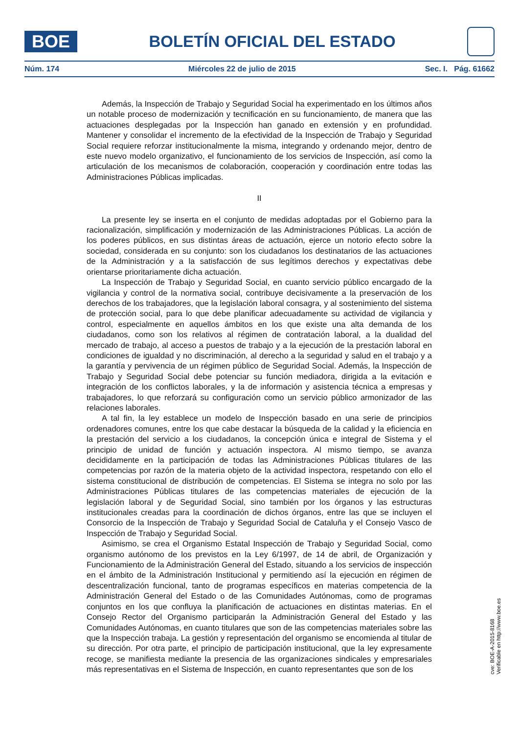BOE
BOLETÍN OFICIAL DEL ESTADO
Núm. 174 Miércoles 22 de julio de 2015 Sec. I. Pág. 61662
Además, la Inspección de Trabajo y Seguridad Social ha experimentado en los últimos años un notable proceso de modernización y tecnificación en su funcionamiento, de manera que las actuaciones desplegadas por la Inspección han ganado en extensión y en profundidad. Mantener y consolidar el incremento de la efectividad de la Inspección de Trabajo y Seguridad Social requiere reforzar institucionalmente la misma, integrando y ordenando mejor, dentro de este nuevo modelo organizativo, el funcionamiento de los servicios de Inspección, así como la articulación de los mecanismos de colaboración, cooperación y coordinación entre todas las Administraciones Públicas implicadas.
II
La presente ley se inserta en el conjunto de medidas adoptadas por el Gobierno para la racionalización, simplificación y modernización de las Administraciones Públicas. La acción de los poderes públicos, en sus distintas áreas de actuación, ejerce un notorio efecto sobre la sociedad, considerada en su conjunto: son los ciudadanos los destinatarios de las actuaciones de la Administración y a la satisfacción de sus legítimos derechos y expectativas debe orientarse prioritariamente dicha actuación.
La Inspección de Trabajo y Seguridad Social, en cuanto servicio público encargado de la vigilancia y control de la normativa social, contribuye decisivamente a la preservación de los derechos de los trabajadores, que la legislación laboral consagra, y al sostenimiento del sistema de protección social, para lo que debe planificar adecuadamente su actividad de vigilancia y control, especialmente en aquellos ámbitos en los que existe una alta demanda de los ciudadanos, como son los relativos al régimen de contratación laboral, a la dualidad del mercado de trabajo, al acceso a puestos de trabajo y a la ejecución de la prestación laboral en condiciones de igualdad y no discriminación, al derecho a la seguridad y salud en el trabajo y a la garantía y pervivencia de un régimen público de Seguridad Social. Además, la Inspección de Trabajo y Seguridad Social debe potenciar su función mediadora, dirigida a la evitación e integración de los conflictos laborales, y la de información y asistencia técnica a empresas y trabajadores, lo que reforzará su configuración como un servicio público armonizador de las relaciones laborales.
A tal fin, la ley establece un modelo de Inspección basado en una serie de principios ordenadores comunes, entre los que cabe destacar la búsqueda de la calidad y la eficiencia en la prestación del servicio a los ciudadanos, la concepción única e integral de Sistema y el principio de unidad de función y actuación inspectora. Al mismo tiempo, se avanza decididamente en la participación de todas las Administraciones Públicas titulares de las competencias por razón de la materia objeto de la actividad inspectora, respetando con ello el sistema constitucional de distribución de competencias. El Sistema se integra no solo por las Administraciones Públicas titulares de las competencias materiales de ejecución de la legislación laboral y de Seguridad Social, sino también por los órganos y las estructuras institucionales creadas para la coordinación de dichos órganos, entre las que se incluyen el Consorcio de la Inspección de Trabajo y Seguridad Social de Cataluña y el Consejo Vasco de Inspección de Trabajo y Seguridad Social.
Asimismo, se crea el Organismo Estatal Inspección de Trabajo y Seguridad Social, como organismo autónomo de los previstos en la Ley 6/1997, de 14 de abril, de Organización y Funcionamiento de la Administración General del Estado, situando a los servicios de inspección en el ámbito de la Administración Institucional y permitiendo así la ejecución en régimen de descentralización funcional, tanto de programas específicos en materias competencia de la Administración General del Estado o de las Comunidades Autónomas, como de programas conjuntos en los que confluya la planificación de actuaciones en distintas materias. En el Consejo Rector del Organismo participarán la Administración General del Estado y las Comunidades Autónomas, en cuanto titulares que son de las competencias materiales sobre las que la Inspección trabaja. La gestión y representación del organismo se encomienda al titular de su dirección. Por otra parte, el principio de participación institucional, que la ley expresamente recoge, se manifiesta mediante la presencia de las organizaciones sindicales y empresariales más representativas en el Sistema de Inspección, en cuanto representantes que son de los
cve: BOE-A-2015-8168
Verificable en http://www.boe.es